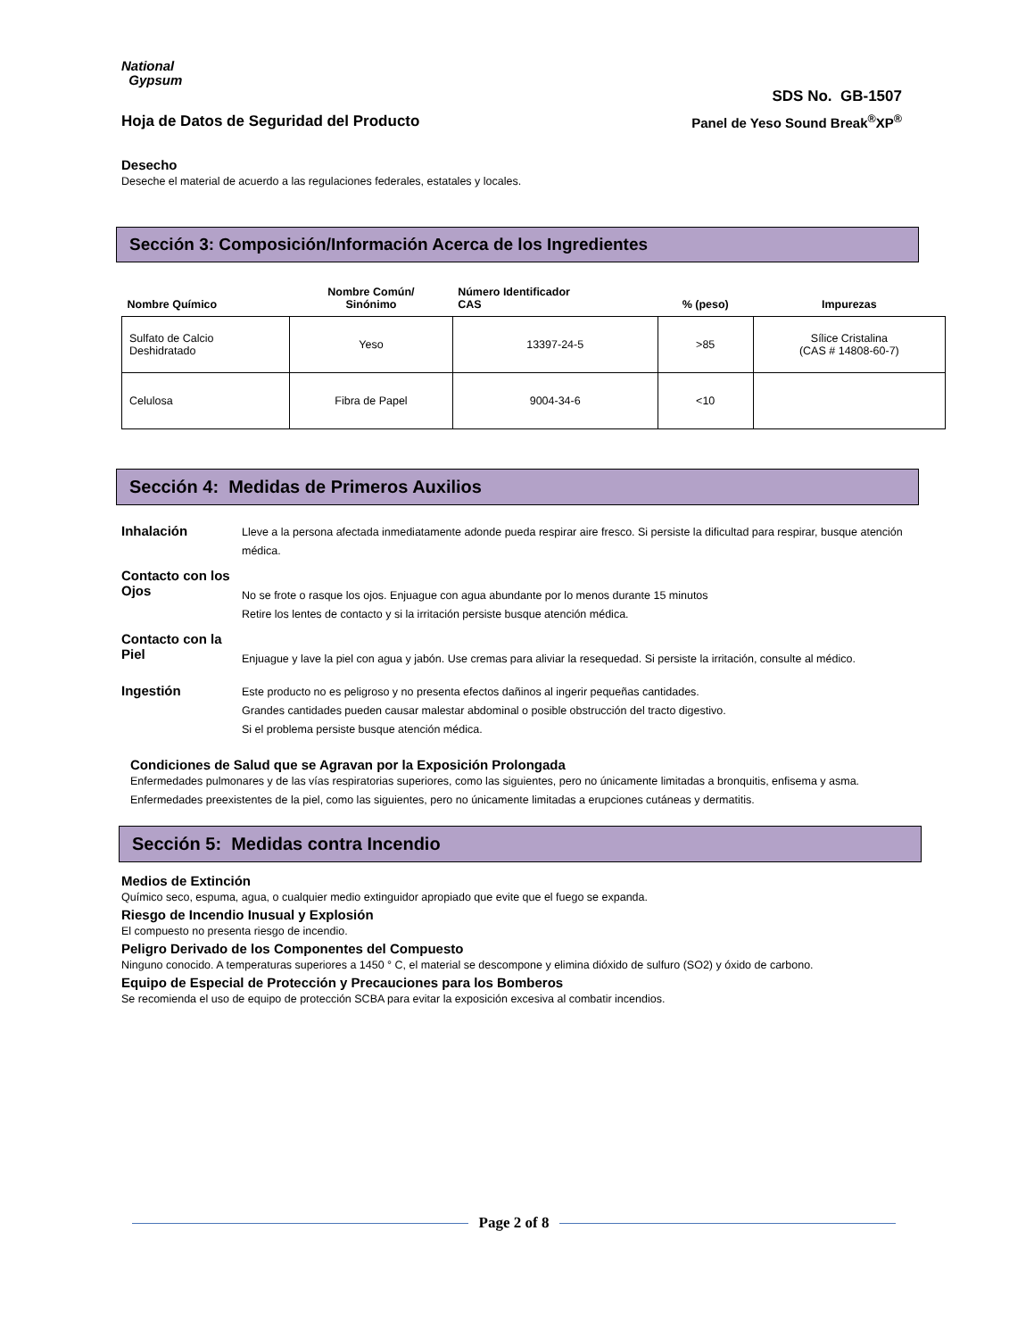National
Gypsum
SDS No. GB-1507
Hoja de Datos de Seguridad del Producto Panel de Yeso Sound Break<sup>®</sup>XP<sup>®</sup>
Desecho
Deseche el material de acuerdo a las regulaciones federales, estatales y locales.
Sección 3: Composición/Información Acerca de los Ingredientes
| Nombre Químico | Nombre Común/ Sinónimo | Número Identificador CAS | % (peso) | Impurezas |
| --- | --- | --- | --- | --- |
| Sulfato de Calcio Deshidratado | Yeso | 13397-24-5 | >85 | Sílice Cristalina (CAS # 14808-60-7) |
| Celulosa | Fibra de Papel | 9004-34-6 | <10 | |
Sección 4: Medidas de Primeros Auxilios
Inhalación
Lleve a la persona afectada inmediatamente adonde pueda respirar aire fresco. Si persiste la dificultad para respirar, busque atención médica.
Contacto con los Ojos
No se frote o rasque los ojos. Enjuague con agua abundante por lo menos durante 15 minutos
Retire los lentes de contacto y si la irritación persiste busque atención médica.
Contacto con la Piel
Enjuague y lave la piel con agua y jabón. Use cremas para aliviar la resequedad. Si persiste la irritación, consulte al médico.
Ingestión
Este producto no es peligroso y no presenta efectos dañinos al ingerir pequeñas cantidades.
Grandes cantidades pueden causar malestar abdominal o posible obstrucción del tracto digestivo.
Si el problema persiste busque atención médica.
Condiciones de Salud que se Agravan por la Exposición Prolongada
Enfermedades pulmonares y de las vías respiratorias superiores, como las siguientes, pero no únicamente limitadas a bronquitis, enfisema y asma. Enfermedades preexistentes de la piel, como las siguientes, pero no únicamente limitadas a erupciones cutáneas y dermatitis.
Sección 5: Medidas contra Incendio
Medios de Extinción
Químico seco, espuma, agua, o cualquier medio extinguidor apropiado que evite que el fuego se expanda.
Riesgo de Incendio Inusual y Explosión
El compuesto no presenta riesgo de incendio.
Peligro Derivado de los Componentes del Compuesto
Ninguno conocido. A temperaturas superiores a 1450 ° C, el material se descompone y elimina dióxido de sulfuro (SO2) y óxido de carbono.
Equipo de Especial de Protección y Precauciones para los Bomberos
Se recomienda el uso de equipo de protección SCBA para evitar la exposición excesiva al combatir incendios.
Page 2 of 8